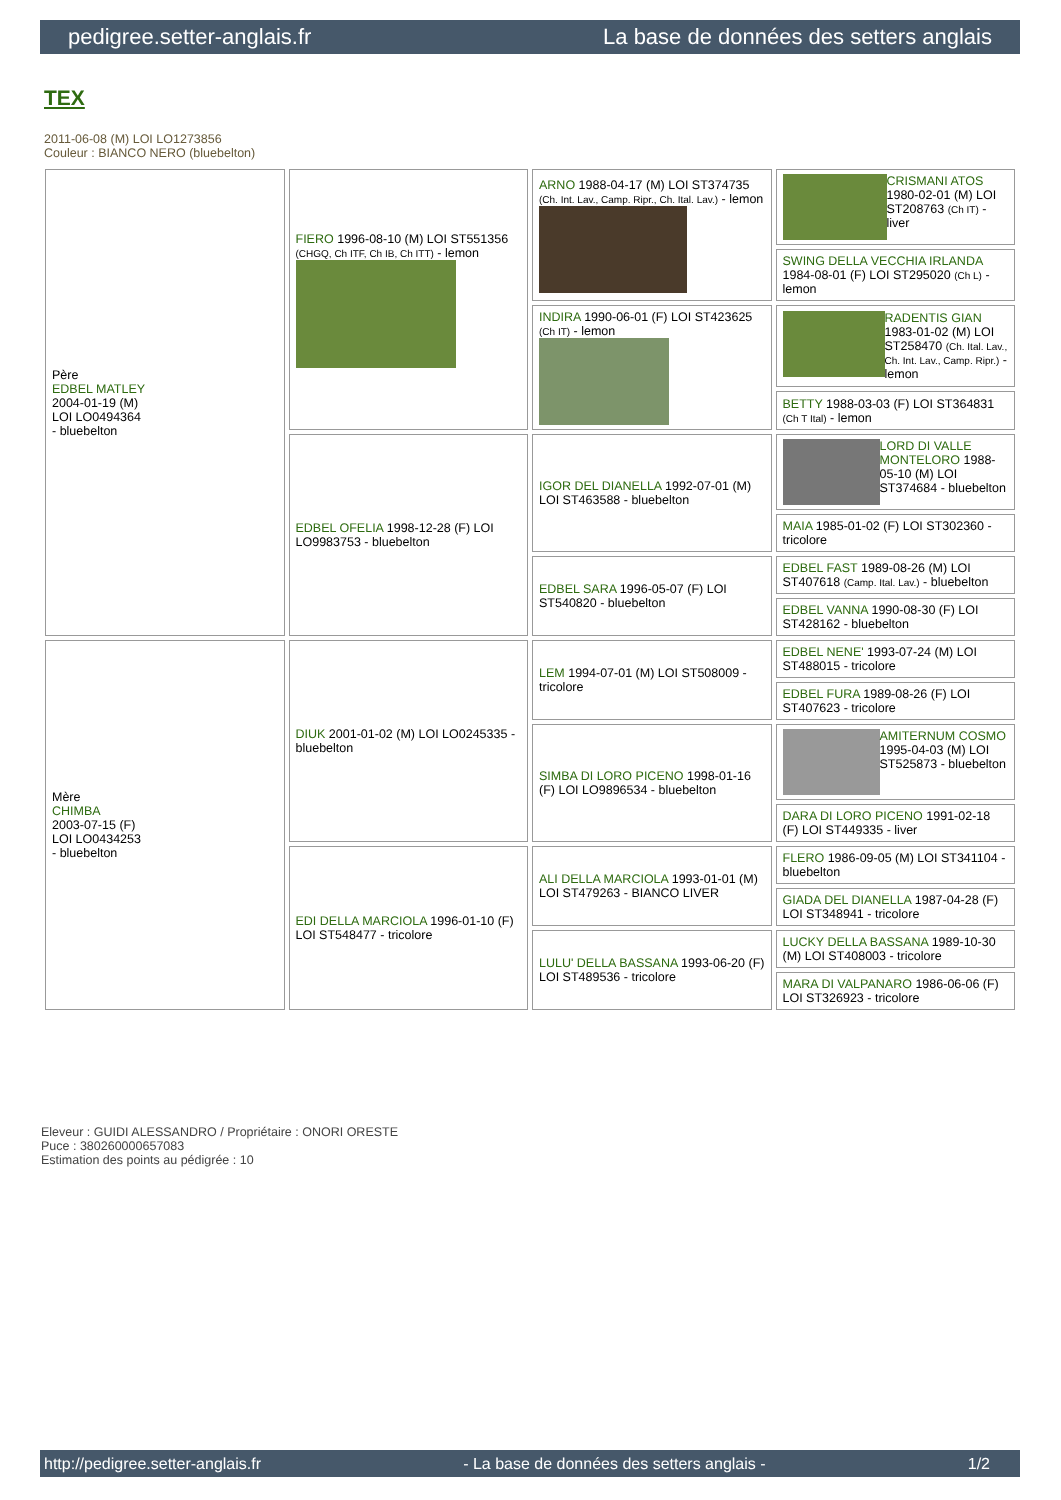pedigree.setter-anglais.fr La base de données des setters anglais
TEX
2011-06-08 (M) LOI LO1273856
Couleur : BIANCO NERO (bluebelton)
| Père EDBEL MATLEY 2004-01-19 (M) LOI LO0494364 - bluebelton | FIERO 1996-08-10 (M) LOI ST551356 (CHGQ, Ch ITF, Ch IB, Ch ITT) - lemon | ARNO 1988-04-17 (M) LOI ST374735 (Ch. Int. Lav., Camp. Ripr., Ch. Ital. Lav.) - lemon | CRISMANI ATOS 1980-02-01 (M) LOI ST208763 (Ch IT) - liver |
| | | | SWING DELLA VECCHIA IRLANDA 1984-08-01 (F) LOI ST295020 (Ch L) - lemon |
| | | INDIRA 1990-06-01 (F) LOI ST423625 (Ch IT) - lemon | RADENTIS GIAN 1983-01-02 (M) LOI ST258470 (Ch. Ital. Lav., Ch. Int. Lav., Camp. Ripr.) - lemon |
| | | | BETTY 1988-03-03 (F) LOI ST364831 (Ch T Ital) - lemon |
| | EDBEL OFELIA 1998-12-28 (F) LOI LO9983753 - bluebelton | IGOR DEL DIANELLA 1992-07-01 (M) LOI ST463588 - bluebelton | LORD DI VALLE MONTELORO 1988-05-10 (M) LOI ST374684 - bluebelton |
| | | | MAIA 1985-01-02 (F) LOI ST302360 - tricolore |
| | | EDBEL SARA 1996-05-07 (F) LOI ST540820 - bluebelton | EDBEL FAST 1989-08-26 (M) LOI ST407618 (Camp. Ital. Lav.) - bluebelton |
| | | | EDBEL VANNA 1990-08-30 (F) LOI ST428162 - bluebelton |
| Mère CHIMBA 2003-07-15 (F) LOI LO0434253 - bluebelton | DIUK 2001-01-02 (M) LOI LO0245335 - bluebelton | LEM 1994-07-01 (M) LOI ST508009 - tricolore | EDBEL NENE' 1993-07-24 (M) LOI ST488015 - tricolore |
| | | | EDBEL FURA 1989-08-26 (F) LOI ST407623 - tricolore |
| | | SIMBA DI LORO PICENO 1998-01-16 (F) LOI LO9896534 - bluebelton | AMITERNUM COSMO 1995-04-03 (M) LOI ST525873 - bluebelton |
| | | | DARA DI LORO PICENO 1991-02-18 (F) LOI ST449335 - liver |
| | EDI DELLA MARCIOLA 1996-01-10 (F) LOI ST548477 - tricolore | ALI DELLA MARCIOLA 1993-01-01 (M) LOI ST479263 - BIANCO LIVER | FLERO 1986-09-05 (M) LOI ST341104 - bluebelton |
| | | | GIADA DEL DIANELLA 1987-04-28 (F) LOI ST348941 - tricolore |
| | | LULU' DELLA BASSANA 1993-06-20 (F) LOI ST489536 - tricolore | LUCKY DELLA BASSANA 1989-10-30 (M) LOI ST408003 - tricolore |
| | | | MARA DI VALPANARO 1986-06-06 (F) LOI ST326923 - tricolore |
Eleveur : GUIDI ALESSANDRO / Propriétaire : ONORI ORESTE
Puce : 380260000657083
Estimation des points au pédigrée : 10
http://pedigree.setter-anglais.fr - La base de données des setters anglais - 1/2